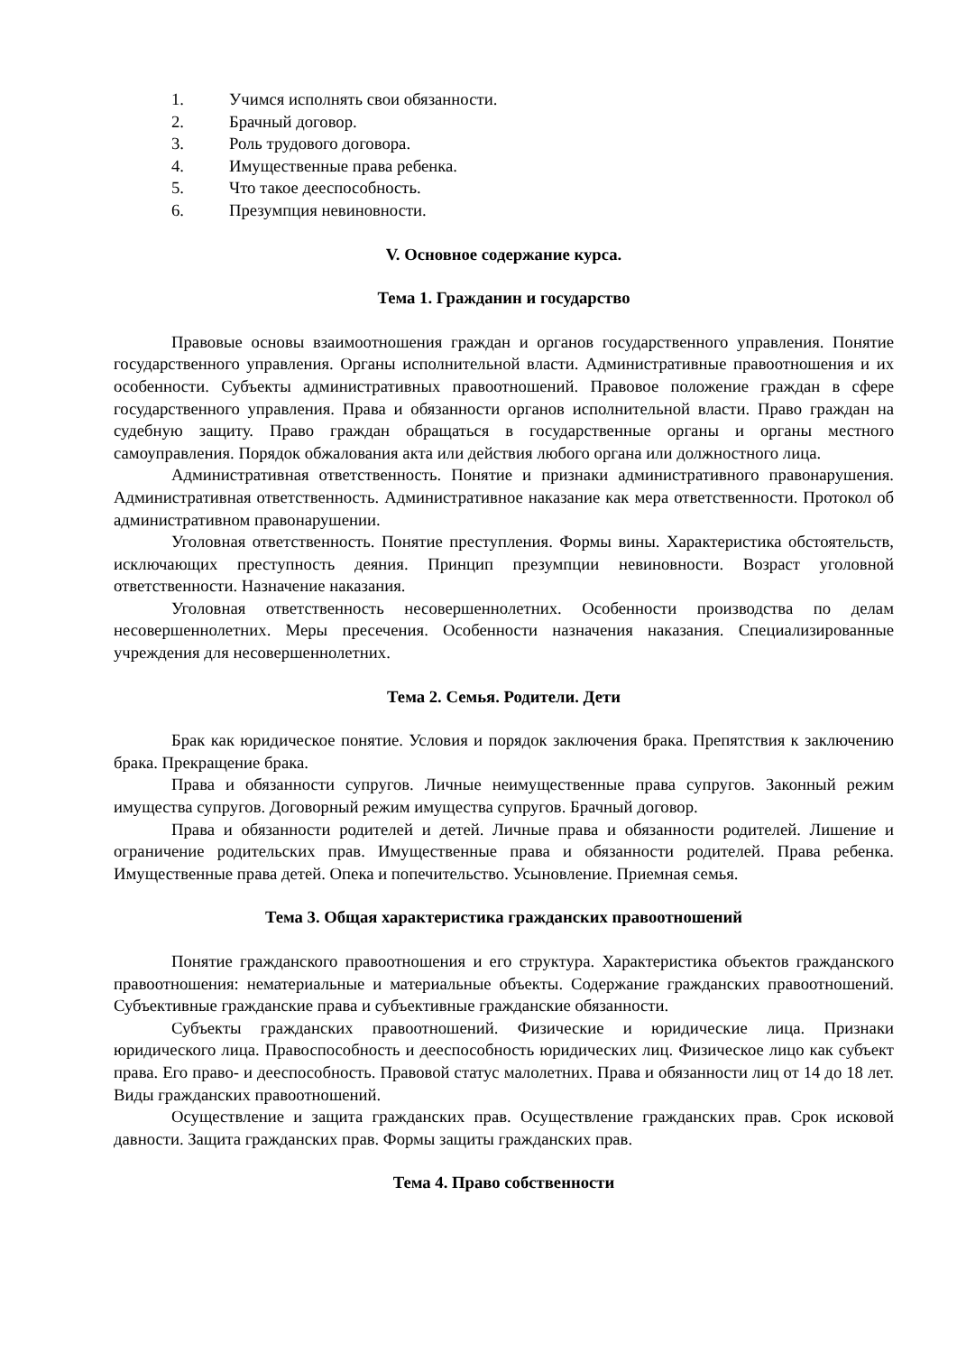1. Учимся исполнять свои обязанности.
2. Брачный договор.
3. Роль трудового договора.
4. Имущественные права ребенка.
5. Что такое дееспособность.
6. Презумпция невиновности.
V. Основное содержание курса.
Тема 1. Гражданин и государство
Правовые основы взаимоотношения граждан и органов государственного управления. Понятие государственного управления. Органы исполнительной власти. Административные правоотношения и их особенности. Субъекты административных правоотношений. Правовое положение граждан в сфере государственного управления. Права и обязанности органов исполнительной власти. Право граждан на судебную защиту. Право граждан обращаться в государственные органы и органы местного самоуправления. Порядок обжалования акта или действия любого органа или должностного лица.
Административная ответственность. Понятие и признаки административного правонарушения. Административная ответственность. Административное наказание как мера ответственности. Протокол об административном правонарушении.
Уголовная ответственность. Понятие преступления. Формы вины. Характеристика обстоятельств, исключающих преступность деяния. Принцип презумпции невиновности. Возраст уголовной ответственности. Назначение наказания.
Уголовная ответственность несовершеннолетних. Особенности производства по делам несовершеннолетних. Меры пресечения. Особенности назначения наказания. Специализированные учреждения для несовершеннолетних.
Тема 2. Семья. Родители. Дети
Брак как юридическое понятие. Условия и порядок заключения брака. Препятствия к заключению брака. Прекращение брака.
Права и обязанности супругов. Личные неимущественные права супругов. Законный режим имущества супругов. Договорный режим имущества супругов. Брачный договор.
Права и обязанности родителей и детей. Личные права и обязанности родителей. Лишение и ограничение родительских прав. Имущественные права и обязанности родителей. Права ребенка. Имущественные права детей. Опека и попечительство. Усыновление. Приемная семья.
Тема 3. Общая характеристика гражданских правоотношений
Понятие гражданского правоотношения и его структура. Характеристика объектов гражданского правоотношения: нематериальные и материальные объекты. Содержание гражданских правоотношений. Субъективные гражданские права и субъективные гражданские обязанности.
Субъекты гражданских правоотношений. Физические и юридические лица. Признаки юридического лица. Правоспособность и дееспособность юридических лиц. Физическое лицо как субъект права. Его право- и дееспособность. Правовой статус малолетних. Права и обязанности лиц от 14 до 18 лет. Виды гражданских правоотношений.
Осуществление и защита гражданских прав. Осуществление гражданских прав. Срок исковой давности. Защита гражданских прав. Формы защиты гражданских прав.
Тема 4. Право собственности